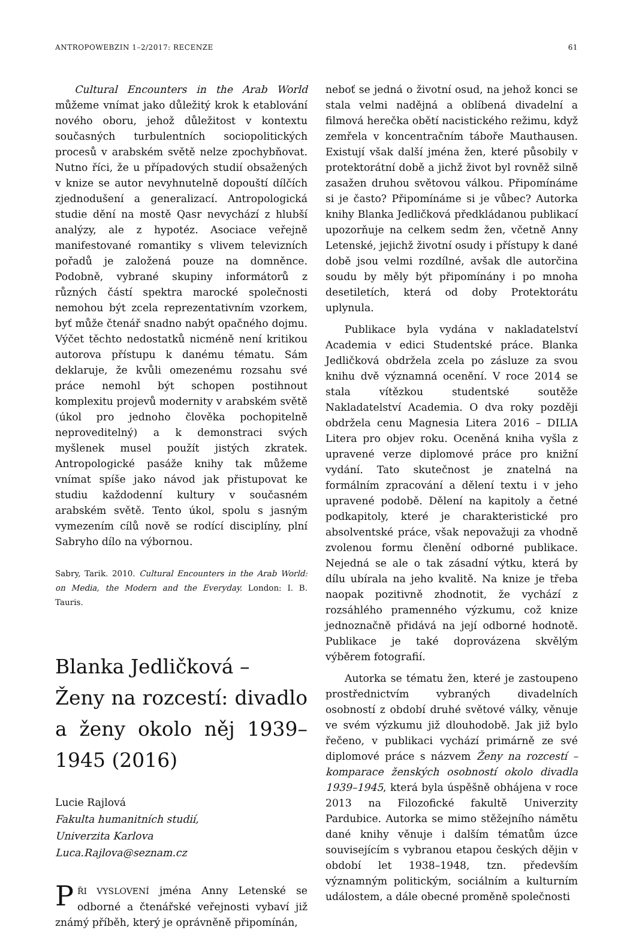ANTROPOWEBZIN 1–2/2017: RECENZE 61
Cultural Encounters in the Arab World můžeme vnímat jako důležitý krok k etablování nového oboru, jehož důležitost v kontextu současných turbulentních sociopolitických procesů v arabském světě nelze zpochybňovat. Nutno říci, že u případových studií obsažených v knize se autor nevyhnutelně dopouští dílčích zjednodušení a generalizací. Antropologická studie dění na mostě Qasr nevychází z hlubší analýzy, ale z hypotéz. Asociace veřejně manifestované romantiky s vlivem televizních pořadů je založená pouze na domněnce. Podobně, vybrané skupiny informátorů z různých částí spektra marocké společnosti nemohou být zcela reprezentativním vzorkem, byť může čtenář snadno nabýt opačného dojmu. Výčet těchto nedostatků nicméně není kritikou autorova přístupu k danému tématu. Sám deklaruje, že kvůli omezenému rozsahu své práce nemohl být schopen postihnout komplexitu projevů modernity v arabském světě (úkol pro jednoho člověka pochopitelně neproveditelný) a k demonstraci svých myšlenek musel použít jistých zkratek. Antropologické pasáže knihy tak můžeme vnímat spíše jako návod jak přistupovat ke studiu každodenní kultury v současném arabském světě. Tento úkol, spolu s jasným vymezením cílů nově se rodící disciplíny, plní Sabryho dílo na výbornou.
Sabry, Tarik. 2010. Cultural Encounters in the Arab World: on Media, the Modern and the Everyday. London: I. B. Tauris.
Blanka Jedličková –
Ženy na rozcestí: divadlo a ženy okolo něj 1939–1945 (2016)
Lucie Rajlová
Fakulta humanitních studií,
Univerzita Karlova
Luca.Rajlova@seznam.cz
PŘI VYSLOVENÍ jména Anny Letenské se odborné a čtenářské veřejnosti vybaví již známý příběh, který je oprávněně připomínán,
neboť se jedná o životní osud, na jehož konci se stala velmi nadějná a oblíbená divadelní a filmová herečka obětí nacistického režimu, když zemřela v koncentračním táboře Mauthausen. Existují však další jména žen, které působily v protektorátní době a jichž život byl rovněž silně zasažen druhou světovou válkou. Připomínáme si je často? Připomínáme si je vůbec? Autorka knihy Blanka Jedličková předkládanou publikací upozorňuje na celkem sedm žen, včetně Anny Letenské, jejichž životní osudy i přístupy k dané době jsou velmi rozdílné, avšak dle autorčina soudu by měly být připomínány i po mnoha desetiletích, která od doby Protektorátu uplynula.
Publikace byla vydána v nakladatelství Academia v edici Studentské práce. Blanka Jedličková obdržela zcela po zásluze za svou knihu dvě významná ocenění. V roce 2014 se stala vítězkou studentské soutěže Nakladatelství Academia. O dva roky později obdržela cenu Magnesia Litera 2016 – DILIA Litera pro objev roku. Oceněná kniha vyšla z upravené verze diplomové práce pro knižní vydání. Tato skutečnost je znatelná na formálním zpracování a dělení textu i v jeho upravené podobě. Dělení na kapitoly a četné podkapitoly, které je charakteristické pro absolventské práce, však nepovažuji za vhodně zvolenou formu členění odborné publikace. Nejedná se ale o tak zásadní výtku, která by dílu ubírala na jeho kvalitě. Na knize je třeba naopak pozitivně zhodnotit, že vychází z rozsáhlého pramenného výzkumu, což knize jednoznačně přidává na její odborné hodnotě. Publikace je také doprovázena skvělým výběrem fotografií.
Autorka se tématu žen, které je zastoupeno prostřednictvím vybraných divadelních osobností z období druhé světové války, věnuje ve svém výzkumu již dlouhodobě. Jak již bylo řečeno, v publikaci vychází primárně ze své diplomové práce s názvem Ženy na rozcestí – komparace ženských osobností okolo divadla 1939–1945, která byla úspěšně obhájena v roce 2013 na Filozofické fakultě Univerzity Pardubice. Autorka se mimo stěžejního námětu dané knihy věnuje i dalším tématům úzce souvisejícím s vybranou etapou českých dějin v období let 1938–1948, tzn. především významným politickým, sociálním a kulturním událostem, a dále obecné proměně společnosti